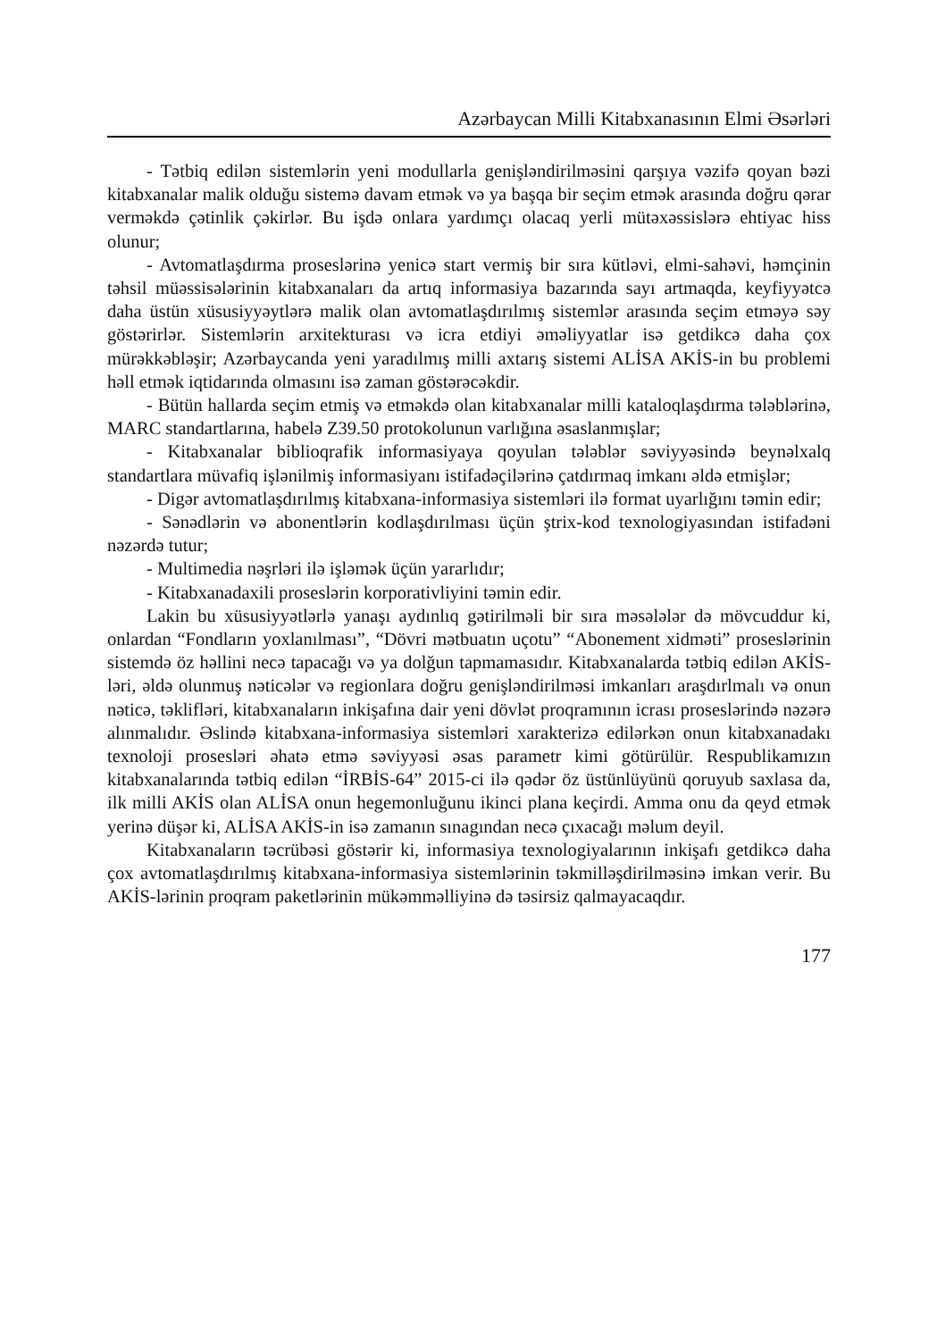Azərbaycan Milli Kitabxanasının Elmi Əsərləri
- Tətbiq edilən sistemlərin yeni modullarla genişləndirilməsini qarşıya vəzifə qoyan bəzi kitabxanalar malik olduğu sistemə davam etmək və ya başqa bir seçim etmək arasında doğru qərar verməkdə çətinlik çəkirlər. Bu işdə onlara yardımçı olacaq yerli mütəxəssislərə ehtiyac hiss olunur;
- Avtomatlaşdırma proseslərinə yenicə start vermiş bir sıra kütləvi, elmi-sahəvi, həmçinin təhsil müəssisələrinin kitabxanaları da artıq informasiya bazarında sayı artmaqda, keyfiyyətcə daha üstün xüsusiyyəytlərə malik olan avtomatlaşdırılmış sistemlər arasında seçim etməyə səy göstərirlər. Sistemlərin arxitekturası və icra etdiyi əməliyyatlar isə getdikcə daha çox mürəkkəbləşir; Azərbaycanda yeni yaradılmış milli axtarış sistemi ALİSA AKİS-in bu problemi həll etmək iqtidarında olmasını isə zaman göstərəcəkdir.
- Bütün hallarda seçim etmiş və etməkdə olan kitabxanalar milli kataloqlaşdırma tələblərinə, MARC standartlarına, habelə Z39.50 protokolunun varlığına əsaslanmışlar;
- Kitabxanalar biblioqrafik informasiyaya qoyulan tələblər səviyyəsində beynəlxalq standartlara müvafiq işlənilmiş informasiyanı istifadəçilərinə çatdırmaq imkanı əldə etmişlər;
- Digər avtomatlaşdırılmış kitabxana-informasiya sistemləri ilə format uyarlığını təmin edir;
- Sənədlərin və abonentlərin kodlaşdırılması üçün ştrix-kod texnologiyasından istifadəni nəzərdə tutur;
- Multimedia nəşrləri ilə işləmək üçün yararlıdır;
- Kitabxanadaxili proseslərin korporativliyini təmin edir.
Lakin bu xüsusiyyətlərlə yanaşı aydınlıq gətirilməli bir sıra məsələlər də mövcuddur ki, onlardan “Fondların yoxlanılması”, “Dövri mətbuatın uçotu” “Abonement xidməti” proseslərinin sistemdə öz həllini necə tapacağı və ya dolğun tapmamasıdır. Kitabxanalarda tətbiq edilən AKİS-ləri, əldə olunmuş nəticələr və regionlara doğru genişləndirilməsi imkanları araşdırlmalı və onun nəticə, təklifləri, kitabxanaların inkişafına dair yeni dövlət proqramının icrası proseslərində nəzərə alınmalıdır. Əslində kitabxana-informasiya sistemləri xarakterizə edilərkən onun kitabxanadakı texnoloji prosesləri əhatə etmə səviyyəsi əsas parametr kimi götürülür. Respublikamızın kitabxanalarında tətbiq edilən “İRBİS-64” 2015-ci ilə qədər öz üstünlüyünü qoruyub saxlasa da, ilk milli AKİS olan ALİSA onun hegemonluğunu ikinci plana keçirdi. Amma onu da qeyd etmək yerinə düşər ki, ALİSA AKİS-in isə zamanın sınagından necə çıxacağı məlum deyil.
Kitabxanaların təcrübəsi göstərir ki, informasiya texnologiyalarının inkişafı getdikcə daha çox avtomatlaşdırılmış kitabxana-informasiya sistemlərinin təkmilləşdirilməsinə imkan verir. Bu AKİS-lərinin proqram paketlərinin mükəmməlliyinə də təsirsiz qalmayacaqdır.
177